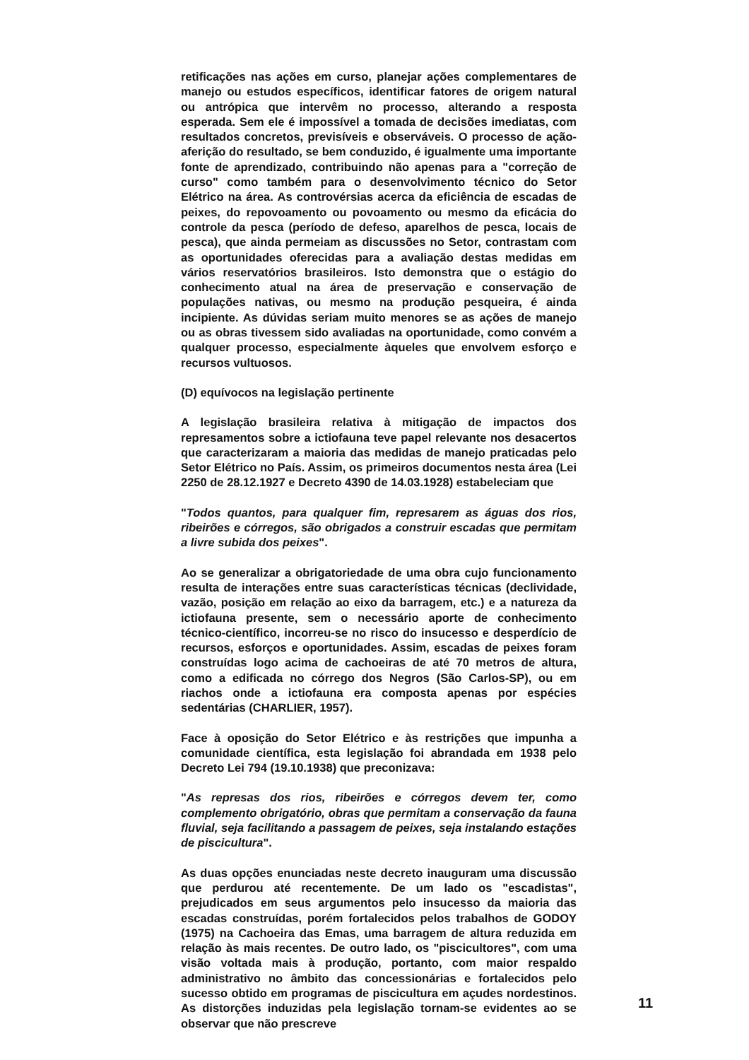retificações nas ações em curso, planejar ações complementares de manejo ou estudos específicos, identificar fatores de origem natural ou antrópica que intervêm no processo, alterando a resposta esperada. Sem ele é impossível a tomada de decisões imediatas, com resultados concretos, previsíveis e observáveis. O processo de ação-aferição do resultado, se bem conduzido, é igualmente uma importante fonte de aprendizado, contribuindo não apenas para a "correção de curso" como também para o desenvolvimento técnico do Setor Elétrico na área. As controvérsias acerca da eficiência de escadas de peixes, do repovoamento ou povoamento ou mesmo da eficácia do controle da pesca (período de defeso, aparelhos de pesca, locais de pesca), que ainda permeiam as discussões no Setor, contrastam com as oportunidades oferecidas para a avaliação destas medidas em vários reservatórios brasileiros. Isto demonstra que o estágio do conhecimento atual na área de preservação e conservação de populações nativas, ou mesmo na produção pesqueira, é ainda incipiente. As dúvidas seriam muito menores se as ações de manejo ou as obras tivessem sido avaliadas na oportunidade, como convém a qualquer processo, especialmente àqueles que envolvem esforço e recursos vultuosos.
(D) equívocos na legislação pertinente
A legislação brasileira relativa à mitigação de impactos dos represamentos sobre a ictiofauna teve papel relevante nos desacertos que caracterizaram a maioria das medidas de manejo praticadas pelo Setor Elétrico no País. Assim, os primeiros documentos nesta área (Lei 2250 de 28.12.1927 e Decreto 4390 de 14.03.1928) estabeleciam que
"Todos quantos, para qualquer fim, represarem as águas dos rios, ribeirões e córregos, são obrigados a construir escadas que permitam a livre subida dos peixes".
Ao se generalizar a obrigatoriedade de uma obra cujo funcionamento resulta de interações entre suas características técnicas (declividade, vazão, posição em relação ao eixo da barragem, etc.) e a natureza da ictiofauna presente, sem o necessário aporte de conhecimento técnico-científico, incorreu-se no risco do insucesso e desperdício de recursos, esforços e oportunidades. Assim, escadas de peixes foram construídas logo acima de cachoeiras de até 70 metros de altura, como a edificada no córrego dos Negros (São Carlos-SP), ou em riachos onde a ictiofauna era composta apenas por espécies sedentárias (CHARLIER, 1957).
Face à oposição do Setor Elétrico e às restrições que impunha a comunidade científica, esta legislação foi abrandada em 1938 pelo Decreto Lei 794 (19.10.1938) que preconizava:
"As represas dos rios, ribeirões e córregos devem ter, como complemento obrigatório, obras que permitam a conservação da fauna fluvial, seja facilitando a passagem de peixes, seja instalando estações de piscicultura".
As duas opções enunciadas neste decreto inauguram uma discussão que perdurou até recentemente. De um lado os "escadistas", prejudicados em seus argumentos pelo insucesso da maioria das escadas construídas, porém fortalecidos pelos trabalhos de GODOY (1975) na Cachoeira das Emas, uma barragem de altura reduzida em relação às mais recentes. De outro lado, os "piscicultores", com uma visão voltada mais à produção, portanto, com maior respaldo administrativo no âmbito das concessionárias e fortalecidos pelo sucesso obtido em programas de piscicultura em açudes nordestinos. As distorções induzidas pela legislação tornam-se evidentes ao se observar que não prescreve
11